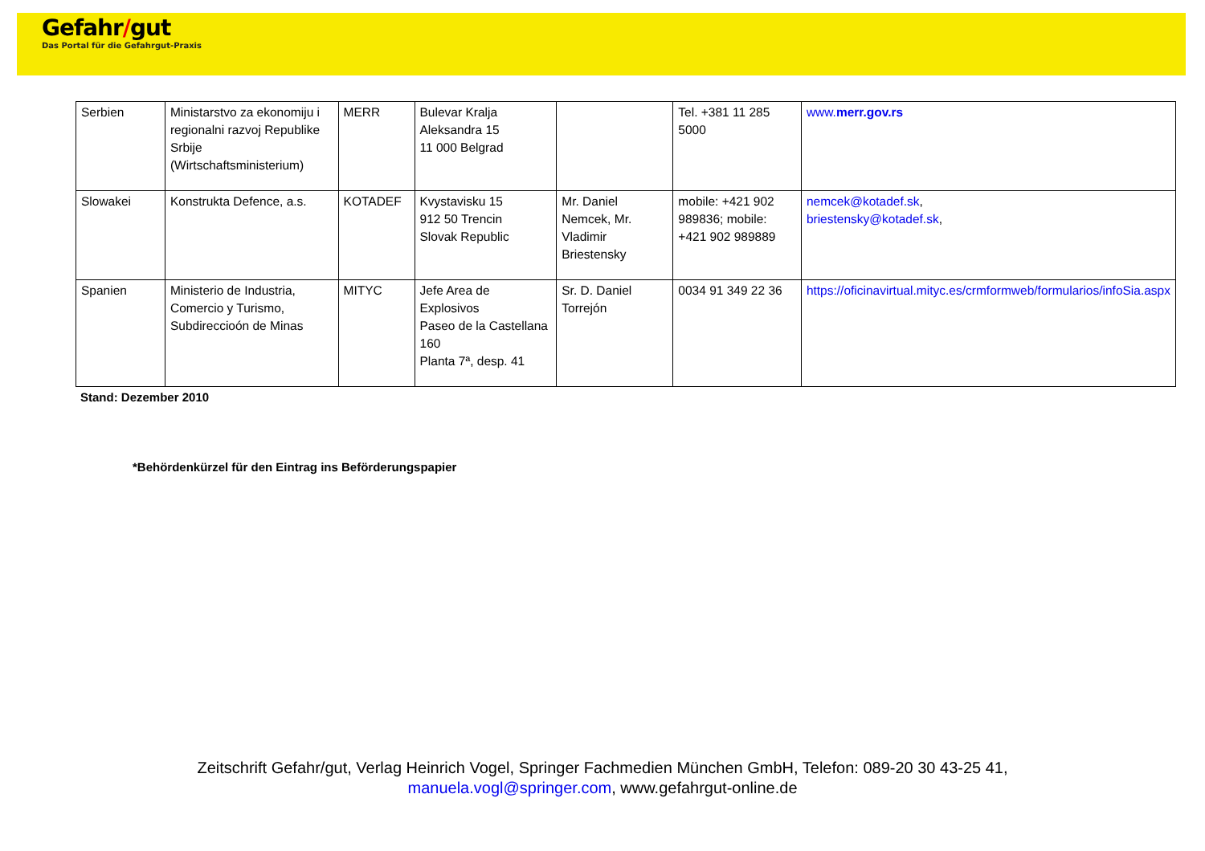Gefahr/gut
Das Portal für die Gefahrgut-Praxis
| Serbien | Ministarstvo za ekonomiju i regionalni razvoj Republike Srbije (Wirtschaftsministerium) | MERR | Bulevar Kralja Aleksandra 15 11 000 Belgrad | | Tel. +381 11 285 5000 | www. merr.gov.rs |
| Slowakei | Konstrukta Defence, a.s. | KOTADEF | Kvystavisku 15 912 50 Trencin Slovak Republic | Mr. Daniel Nemcek, Mr. Vladimir Briestensky | mobile: +421 902 989836; mobile: +421 902 989889 | nemcek@kotadef.sk , briestensky@kotadef.sk , |
| Spanien | Ministerio de Industria, Comercio y Turismo, Subdireccioón de Minas | MITYC | Jefe Area de Explosivos Paseo de la Castellana 160 Planta 7ª, desp. 41 | Sr. D. Daniel Torrejón | 0034 91 349 22 36 | https://oficinavirtual.mityc.es/crmformweb/formularios/infoSia.aspx |
Stand: Dezember 2010
*Behördenkürzel für den Eintrag ins Beförderungspapier
Zeitschrift Gefahr/gut, Verlag Heinrich Vogel, Springer Fachmedien München GmbH, Telefon: 089-20 30 43-25 41,
manuela.vogl@springer.com, www.gefahrgut-online.de